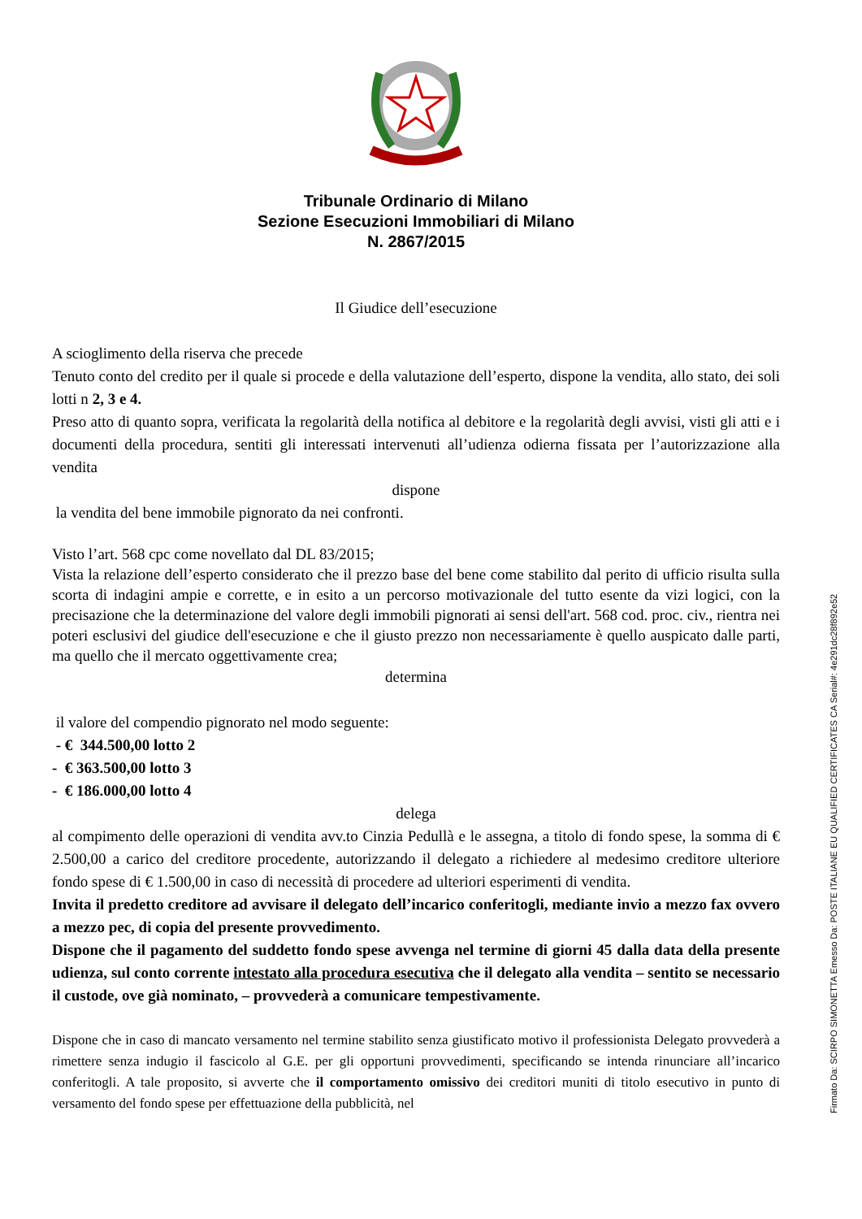Tribunale Ordinario di Milano
Sezione Esecuzioni Immobiliari di Milano
N. 2867/2015
Il Giudice dell’esecuzione
A scioglimento della riserva che precede
Tenuto conto del credito per il quale si procede e della valutazione dell’esperto, dispone la vendita, allo stato, dei soli lotti n 2, 3 e 4.
Preso atto di quanto sopra, verificata la regolarità della notifica al debitore e la regolarità degli avvisi, visti gli atti e i documenti della procedura, sentiti gli interessati intervenuti all’udienza odierna fissata per l’autorizzazione alla vendita
dispone
la vendita del bene immobile pignorato da nei confronti.
Visto l’art. 568 cpc come novellato dal DL 83/2015;
Vista la relazione dell’esperto considerato che il prezzo base del bene come stabilito dal perito di ufficio risulta sulla scorta di indagini ampie e corrette, e in esito a un percorso motivazionale del tutto esente da vizi logici, con la precisazione che la determinazione del valore degli immobili pignorati ai sensi dell'art. 568 cod. proc. civ., rientra nei poteri esclusivi del giudice dell'esecuzione e che il giusto prezzo non necessariamente è quello auspicato dalle parti, ma quello che il mercato oggettivamente crea;
determina
il valore del compendio pignorato nel modo seguente:
- € 344.500,00 lotto 2
- € 363.500,00 lotto 3
- € 186.000,00 lotto 4
delega
al compimento delle operazioni di vendita avv.to Cinzia Pedullà e le assegna, a titolo di fondo spese, la somma di € 2.500,00 a carico del creditore procedente, autorizzando il delegato a richiedere al medesimo creditore ulteriore fondo spese di € 1.500,00 in caso di necessità di procedere ad ulteriori esperimenti di vendita.
Invita il predetto creditore ad avvisare il delegato dell’incarico conferitogli, mediante invio a mezzo fax ovvero a mezzo pec, di copia del presente provvedimento.
Dispone che il pagamento del suddetto fondo spese avvenga nel termine di giorni 45 dalla data della presente udienza, sul conto corrente intestato alla procedura esecutiva che il delegato alla vendita – sentito se necessario il custode, ove già nominato, – provvederà a comunicare tempestivamente.
Dispone che in caso di mancato versamento nel termine stabilito senza giustificato motivo il professionista Delegato provvederà a rimettere senza indugio il fascicolo al G.E. per gli opportuni provvedimenti, specificando se intenda rinunciare all’incarico conferitogli. A tale proposito, si avverte che il comportamento omissivo dei creditori muniti di titolo esecutivo in punto di versamento del fondo spese per effettuazione della pubblicità, nel
Firmato Da: SCIRPO SIMONETTA Emesso Da: POSTE ITALIANE EU QUALIFIED CERTIFICATES CA Serial#: 4e291dc28f892e52